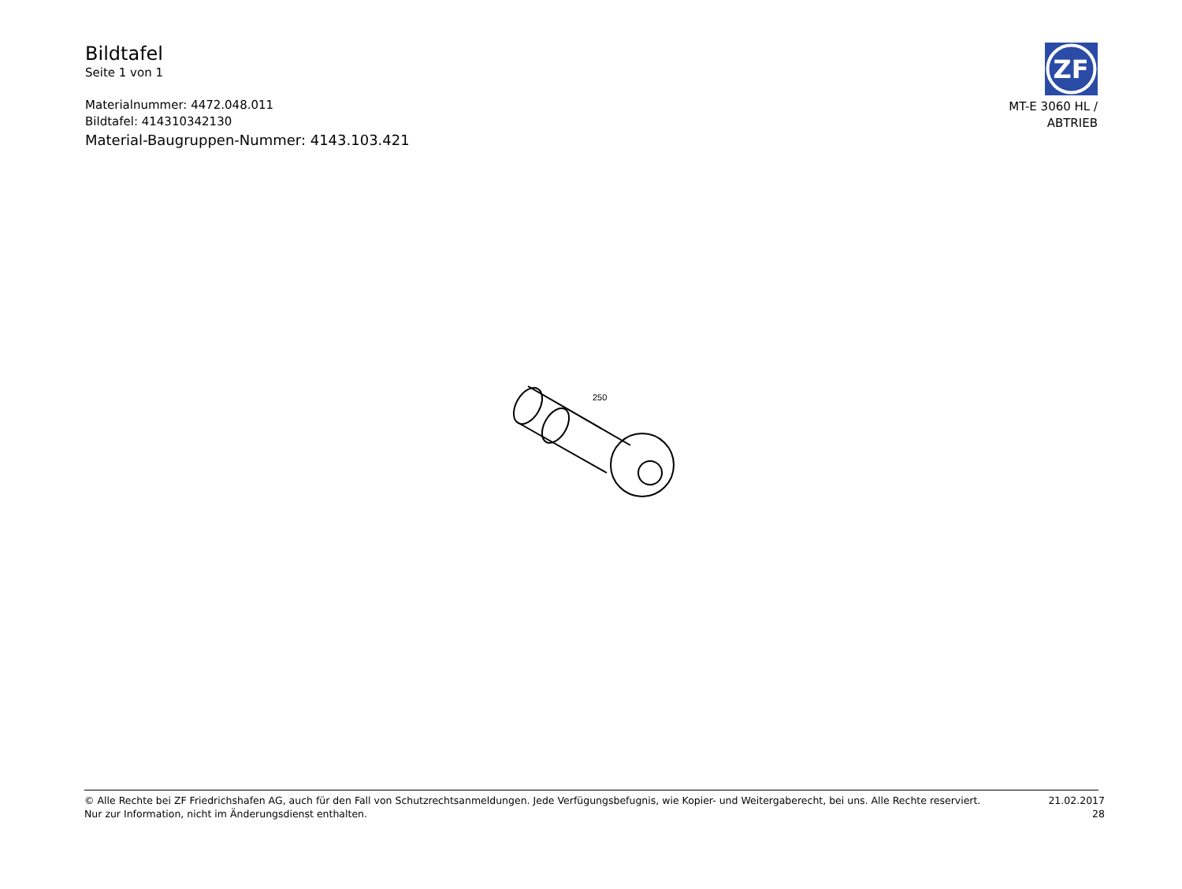Bildtafel
Seite 1 von 1
Materialnummer: 4472.048.011
Bildtafel: 414310342130
Material-Baugruppen-Nummer: 4143.103.421
ZF
MT-E 3060 HL /
ABTRIEB
250
© Alle Rechte bei ZF Friedrichshafen AG, auch für den Fall von Schutzrechtsanmeldungen. Jede Verfügungsbefugnis, wie Kopier- und Weitergaberecht, bei uns. Alle Rechte reserviert.
Nur zur Information, nicht im Änderungsdienst enthalten.
21.02.2017
28